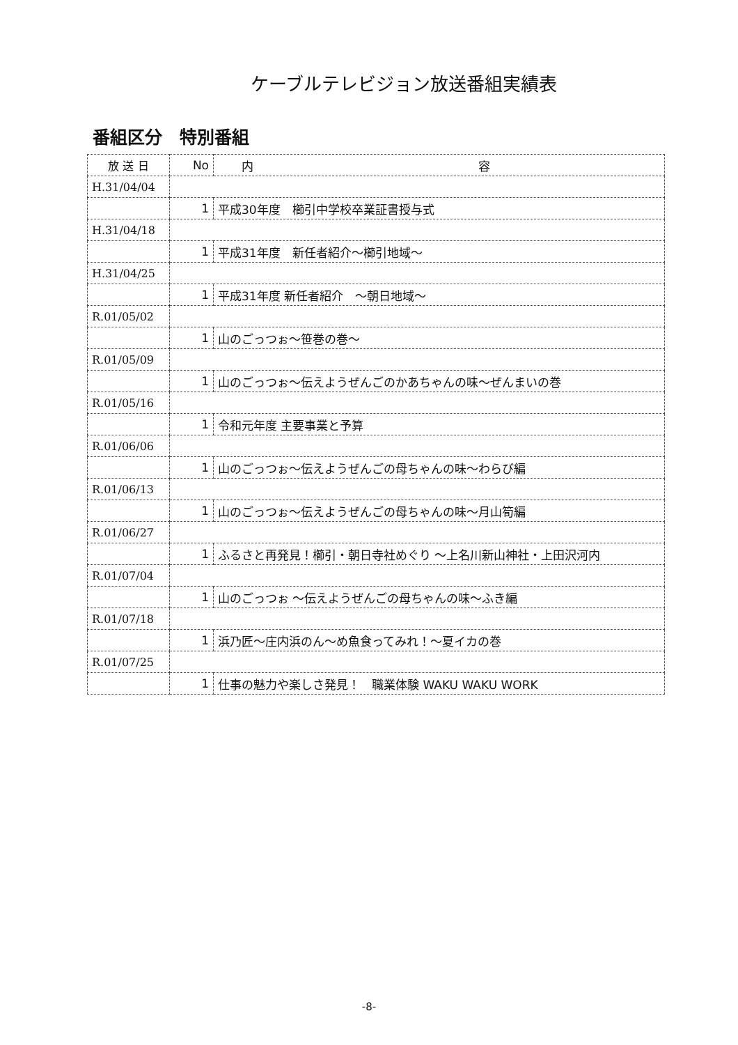ケーブルテレビジョン放送番組実績表
番組区分　特別番組
| 放 送 日 | No | 内 容 |
| --- | --- | --- |
| H.31/04/04 | | |
| | 1 | 平成30年度 櫛引中学校卒業証書授与式 |
| H.31/04/18 | | |
| | 1 | 平成31年度 新任者紹介～櫛引地域～ |
| H.31/04/25 | | |
| | 1 | 平成31年度 新任者紹介 ～朝日地域～ |
| R.01/05/02 | | |
| | 1 | 山のごっつぉ～笹巻の巻～ |
| R.01/05/09 | | |
| | 1 | 山のごっつぉ～伝えようぜんごのかあちゃんの味～ぜんまいの巻 |
| R.01/05/16 | | |
| | 1 | 令和元年度 主要事業と予算 |
| R.01/06/06 | | |
| | 1 | 山のごっつぉ～伝えようぜんごの母ちゃんの味～わらび編 |
| R.01/06/13 | | |
| | 1 | 山のごっつぉ～伝えようぜんごの母ちゃんの味～月山筍編 |
| R.01/06/27 | | |
| | 1 | ふるさと再発見！櫛引・朝日寺社めぐり ～上名川新山神社・上田沢河内 |
| R.01/07/04 | | |
| | 1 | 山のごっつぉ ～伝えようぜんごの母ちゃんの味～ふき編 |
| R.01/07/18 | | |
| | 1 | 浜乃匠～庄内浜のん～め魚食ってみれ！～夏イカの巻 |
| R.01/07/25 | | |
| | 1 | 仕事の魅力や楽しさ発見！ 職業体験 WAKU WAKU WORK |
-8-